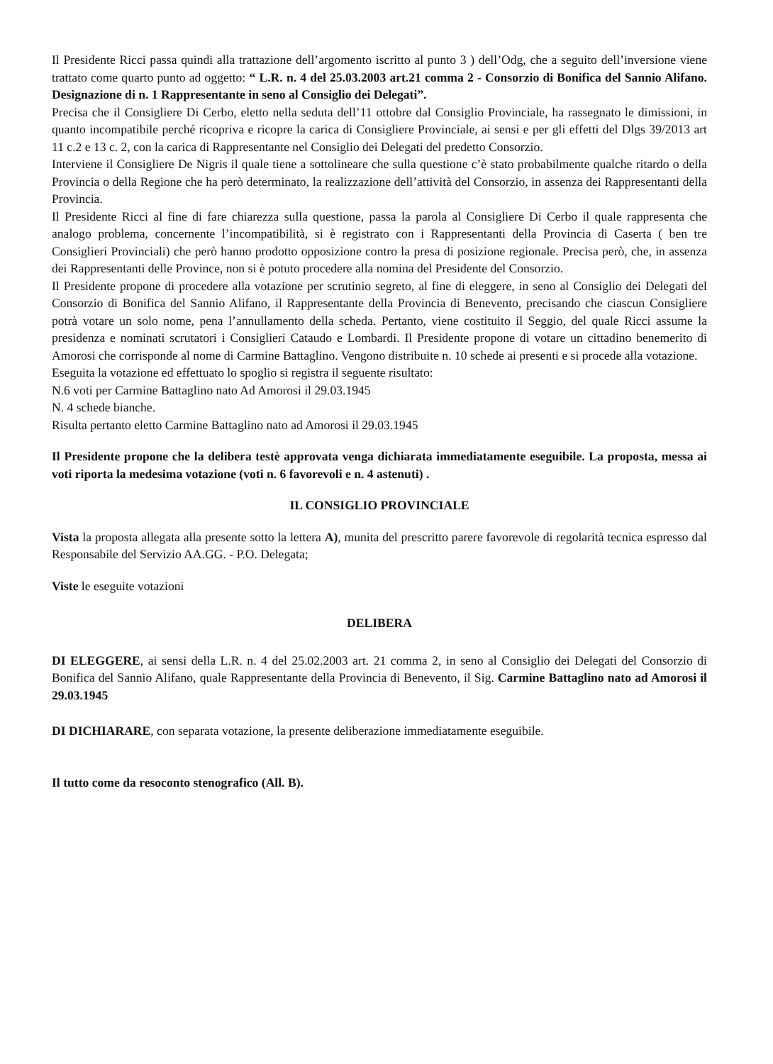Il Presidente Ricci passa quindi alla trattazione dell’argomento iscritto al punto 3 ) dell’Odg, che a seguito dell’inversione viene trattato come quarto punto ad oggetto: “ L.R. n. 4 del 25.03.2003 art.21 comma 2 - Consorzio di Bonifica del Sannio Alifano. Designazione di n. 1 Rappresentante in seno al Consiglio dei Delegati”.
Precisa che il Consigliere Di Cerbo, eletto nella seduta dell’11 ottobre dal Consiglio Provinciale, ha rassegnato le dimissioni, in quanto incompatibile perché ricopriva e ricopre la carica di Consigliere Provinciale, ai sensi e per gli effetti del Dlgs 39/2013 art 11 c.2 e 13 c. 2, con la carica di Rappresentante nel Consiglio dei Delegati del predetto Consorzio.
Interviene il Consigliere De Nigris il quale tiene a sottolineare che sulla questione c’è stato probabilmente qualche ritardo o della Provincia o della Regione che ha però determinato, la realizzazione dell’attività del Consorzio, in assenza dei Rappresentanti della Provincia.
Il Presidente Ricci al fine di fare chiarezza sulla questione, passa la parola al Consigliere Di Cerbo il quale rappresenta che analogo problema, concernente l’incompatibilità, si è registrato con i Rappresentanti della Provincia di Caserta ( ben tre Consiglieri Provinciali) che però hanno prodotto opposizione contro la presa di posizione regionale. Precisa però, che, in assenza dei Rappresentanti delle Province, non si è potuto procedere alla nomina del Presidente del Consorzio.
Il Presidente propone di procedere alla votazione per scrutinio segreto, al fine di eleggere, in seno al Consiglio dei Delegati del Consorzio di Bonifica del Sannio Alifano, il Rappresentante della Provincia di Benevento, precisando che ciascun Consigliere potrà votare un solo nome, pena l’annullamento della scheda. Pertanto, viene costituito il Seggio, del quale Ricci assume la presidenza e nominati scrutatori i Consiglieri Cataudo e Lombardi. Il Presidente propone di votare un cittadino benemerito di Amorosi che corrisponde al nome di Carmine Battaglino. Vengono distribuite n. 10 schede ai presenti e si procede alla votazione.
Eseguita la votazione ed effettuato lo spoglio si registra il seguente risultato:
N.6 voti per Carmine Battaglino nato Ad Amorosi il 29.03.1945
N. 4 schede bianche.
Risulta pertanto eletto Carmine Battaglino nato ad Amorosi il 29.03.1945
Il Presidente propone che la delibera testè approvata venga dichiarata immediatamente eseguibile. La proposta, messa ai voti riporta la medesima votazione (voti n. 6 favorevoli e n. 4 astenuti) .
IL CONSIGLIO PROVINCIALE
Vista la proposta allegata alla presente sotto la lettera A), munita del prescritto parere favorevole di regolarità tecnica espresso dal Responsabile del Servizio AA.GG. - P.O. Delegata;
Viste le eseguite votazioni
DELIBERA
DI ELEGGERE, ai sensi della L.R. n. 4 del 25.02.2003 art. 21 comma 2, in seno al Consiglio dei Delegati del Consorzio di Bonifica del Sannio Alifano, quale Rappresentante della Provincia di Benevento, il Sig. Carmine Battaglino nato ad Amorosi il 29.03.1945
DI DICHIARARE, con separata votazione, la presente deliberazione immediatamente eseguibile.
Il tutto come da resoconto stenografico (All. B).